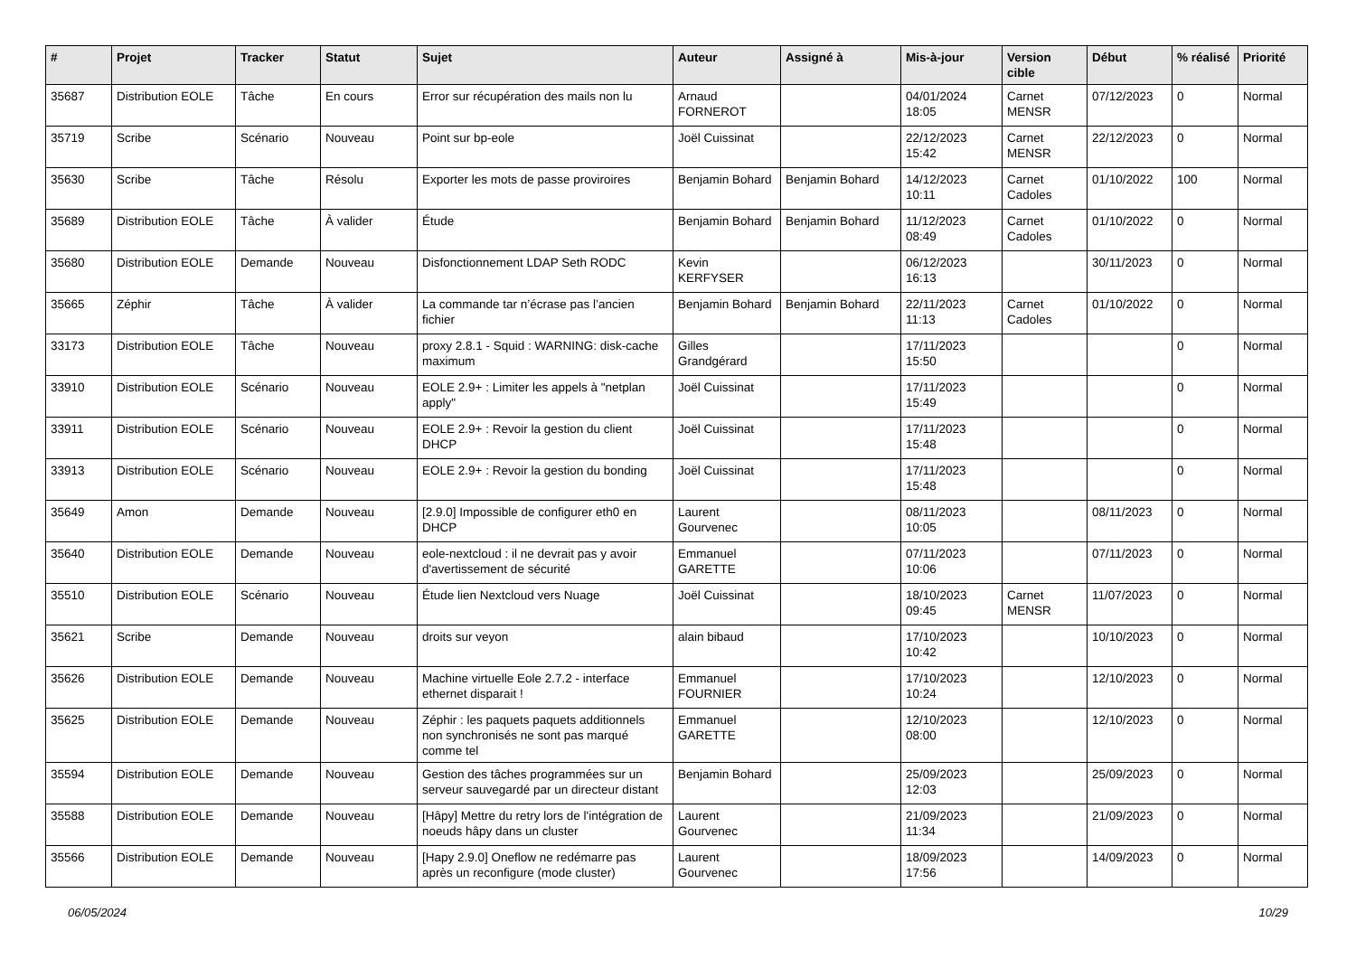| # | Projet | Tracker | Statut | Sujet | Auteur | Assigné à | Mis-à-jour | Version cible | Début | % réalisé | Priorité |
| --- | --- | --- | --- | --- | --- | --- | --- | --- | --- | --- | --- |
| 35687 | Distribution EOLE | Tâche | En cours | Error sur récupération des mails non lu | Arnaud FORNEROT | | 04/01/2024 18:05 | Carnet MENSR | 07/12/2023 | 0 | Normal |
| 35719 | Scribe | Scénario | Nouveau | Point sur bp-eole | Joël Cuissinat | | 22/12/2023 15:42 | Carnet MENSR | 22/12/2023 | 0 | Normal |
| 35630 | Scribe | Tâche | Résolu | Exporter les mots de passe proviroires | Benjamin Bohard | Benjamin Bohard | 14/12/2023 10:11 | Carnet Cadoles | 01/10/2022 | 100 | Normal |
| 35689 | Distribution EOLE | Tâche | À valider | Étude | Benjamin Bohard | Benjamin Bohard | 11/12/2023 08:49 | Carnet Cadoles | 01/10/2022 | 0 | Normal |
| 35680 | Distribution EOLE | Demande | Nouveau | Disfonctionnement LDAP Seth RODC | Kevin KERFYSER | | 06/12/2023 16:13 | | 30/11/2023 | 0 | Normal |
| 35665 | Zéphir | Tâche | À valider | La commande tar n’écrase pas l’ancien fichier | Benjamin Bohard | Benjamin Bohard | 22/11/2023 11:13 | Carnet Cadoles | 01/10/2022 | 0 | Normal |
| 33173 | Distribution EOLE | Tâche | Nouveau | proxy 2.8.1 - Squid : WARNING: disk-cache maximum | Gilles Grandgérard | | 17/11/2023 15:50 | | | 0 | Normal |
| 33910 | Distribution EOLE | Scénario | Nouveau | EOLE 2.9+ : Limiter les appels à "netplan apply" | Joël Cuissinat | | 17/11/2023 15:49 | | | 0 | Normal |
| 33911 | Distribution EOLE | Scénario | Nouveau | EOLE 2.9+ : Revoir la gestion du client DHCP | Joël Cuissinat | | 17/11/2023 15:48 | | | 0 | Normal |
| 33913 | Distribution EOLE | Scénario | Nouveau | EOLE 2.9+ : Revoir la gestion du bonding | Joël Cuissinat | | 17/11/2023 15:48 | | | 0 | Normal |
| 35649 | Amon | Demande | Nouveau | [2.9.0] Impossible de configurer eth0 en DHCP | Laurent Gourvenec | | 08/11/2023 10:05 | | 08/11/2023 | 0 | Normal |
| 35640 | Distribution EOLE | Demande | Nouveau | eole-nextcloud : il ne devrait pas y avoir d'avertissement de sécurité | Emmanuel GARETTE | | 07/11/2023 10:06 | | 07/11/2023 | 0 | Normal |
| 35510 | Distribution EOLE | Scénario | Nouveau | Étude lien Nextcloud vers Nuage | Joël Cuissinat | | 18/10/2023 09:45 | Carnet MENSR | 11/07/2023 | 0 | Normal |
| 35621 | Scribe | Demande | Nouveau | droits sur veyon | alain bibaud | | 17/10/2023 10:42 | | 10/10/2023 | 0 | Normal |
| 35626 | Distribution EOLE | Demande | Nouveau | Machine virtuelle Eole 2.7.2 - interface ethernet disparait ! | Emmanuel FOURNIER | | 17/10/2023 10:24 | | 12/10/2023 | 0 | Normal |
| 35625 | Distribution EOLE | Demande | Nouveau | Zéphir : les paquets paquets additionnels non synchronisés ne sont pas marqué comme tel | Emmanuel GARETTE | | 12/10/2023 08:00 | | 12/10/2023 | 0 | Normal |
| 35594 | Distribution EOLE | Demande | Nouveau | Gestion des tâches programmées sur un serveur sauvegardé par un directeur distant | Benjamin Bohard | | 25/09/2023 12:03 | | 25/09/2023 | 0 | Normal |
| 35588 | Distribution EOLE | Demande | Nouveau | [Hâpy] Mettre du retry lors de l'intégration de noeuds hâpy dans un cluster | Laurent Gourvenec | | 21/09/2023 11:34 | | 21/09/2023 | 0 | Normal |
| 35566 | Distribution EOLE | Demande | Nouveau | [Hapy 2.9.0] Oneflow ne redémarre pas après un reconfigure (mode cluster) | Laurent Gourvenec | | 18/09/2023 17:56 | | 14/09/2023 | 0 | Normal |
06/05/2024 10/29